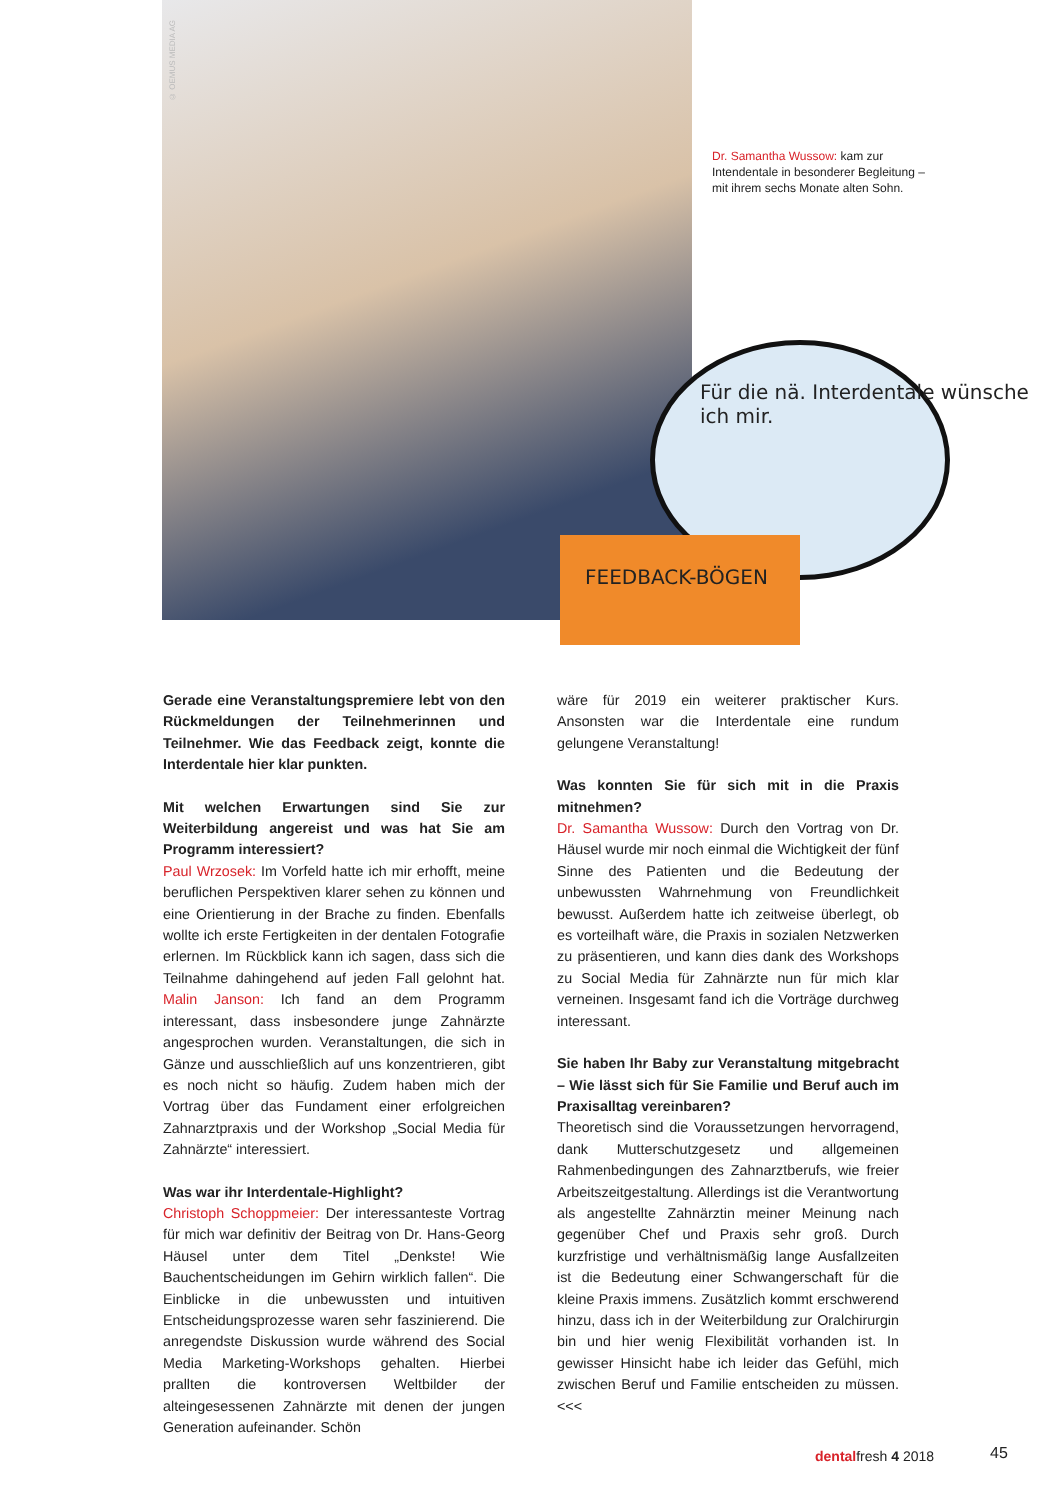© OEMUS MEDIA AG
Für die nä. Interdentale wünsche ich mir.
FEEDBACK-BÖGEN
Dr. Samantha Wussow: kam zur Intendentale in besonderer Begleitung – mit ihrem sechs Monate alten Sohn.
Gerade eine Veranstaltungspremiere lebt von den Rückmeldungen der Teilnehmerinnen und Teilnehmer. Wie das Feedback zeigt, konnte die Interdentale hier klar punkten.
Mit welchen Erwartungen sind Sie zur Weiterbildung angereist und was hat Sie am Programm interessiert?
Paul Wrzosek: Im Vorfeld hatte ich mir erhofft, meine beruflichen Perspektiven klarer sehen zu können und eine Orientierung in der Brache zu finden. Ebenfalls wollte ich erste Fertigkeiten in der dentalen Fotografie erlernen. Im Rückblick kann ich sagen, dass sich die Teilnahme dahingehend auf jeden Fall gelohnt hat. Malin Janson: Ich fand an dem Programm interessant, dass insbesondere junge Zahnärzte angesprochen wurden. Veranstaltungen, die sich in Gänze und ausschließlich auf uns konzentrieren, gibt es noch nicht so häufig. Zudem haben mich der Vortrag über das Fundament einer erfolgreichen Zahnarztpraxis und der Workshop „Social Media für Zahnärzte“ interessiert.
Was war ihr Interdentale-Highlight?
Christoph Schoppmeier: Der interessanteste Vortrag für mich war definitiv der Beitrag von Dr. Hans-Georg Häusel unter dem Titel „Denkste! Wie Bauchentscheidungen im Gehirn wirklich fallen“. Die Einblicke in die unbewussten und intuitiven Entscheidungsprozesse waren sehr faszinierend. Die anregendste Diskussion wurde während des Social Media Marketing-Workshops gehalten. Hierbei prallten die kontroversen Weltbilder der alteingesessenen Zahnärzte mit denen der jungen Generation aufeinander. Schön
wäre für 2019 ein weiterer praktischer Kurs. Ansonsten war die Interdentale eine rundum gelungene Veranstaltung!
Was konnten Sie für sich mit in die Praxis mitnehmen?
Dr. Samantha Wussow: Durch den Vortrag von Dr. Häusel wurde mir noch einmal die Wichtigkeit der fünf Sinne des Patienten und die Bedeutung der unbewussten Wahrnehmung von Freundlichkeit bewusst. Außerdem hatte ich zeitweise überlegt, ob es vorteilhaft wäre, die Praxis in sozialen Netzwerken zu präsentieren, und kann dies dank des Workshops zu Social Media für Zahnärzte nun für mich klar verneinen. Insgesamt fand ich die Vorträge durchweg interessant.
Sie haben Ihr Baby zur Veranstaltung mitgebracht – Wie lässt sich für Sie Familie und Beruf auch im Praxisalltag vereinbaren?
Theoretisch sind die Voraussetzungen hervorragend, dank Mutterschutzgesetz und allgemeinen Rahmenbedingungen des Zahnarztberufs, wie freier Arbeitszeitgestaltung. Allerdings ist die Verantwortung als angestellte Zahnärztin meiner Meinung nach gegenüber Chef und Praxis sehr groß. Durch kurzfristige und verhältnismäßig lange Ausfallzeiten ist die Bedeutung einer Schwangerschaft für die kleine Praxis immens. Zusätzlich kommt erschwerend hinzu, dass ich in der Weiterbildung zur Oralchirurgin bin und hier wenig Flexibilität vorhanden ist. In gewisser Hinsicht habe ich leider das Gefühl, mich zwischen Beruf und Familie entscheiden zu müssen. <<<
dentalfresh 4 2018 45